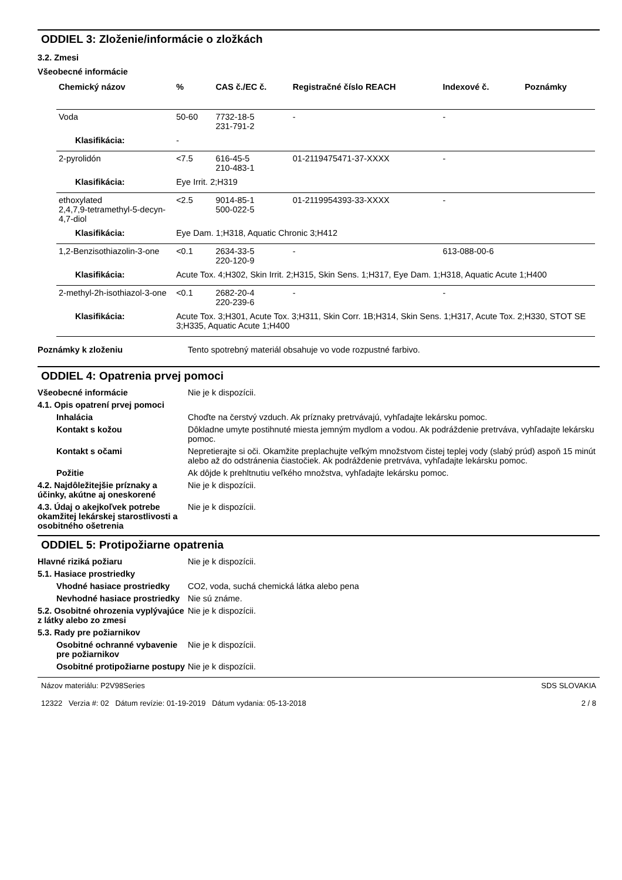ODDIEL 3: Zloženie/informácie o zložkách
3.2. Zmesi
Všeobecné informácie
| Chemický názov | % | CAS č./EC č. | Registračné číslo REACH | Indexové č. | Poznámky |
| --- | --- | --- | --- | --- | --- |
| Voda | 50-60 | 7732-18-5 231-791-2 | - | - | |
| Klasifikácia: | - | | | | |
| 2-pyrolidón | <7.5 | 616-45-5 210-483-1 | 01-2119475471-37-XXXX | - | |
| Klasifikácia: | Eye Irrit. 2;H319 | | | | |
| ethoxylated 2,4,7,9-tetramethyl-5-decyn-4,7-diol | <2.5 | 9014-85-1 500-022-5 | 01-2119954393-33-XXXX | - | |
| Klasifikácia: | Eye Dam. 1;H318, Aquatic Chronic 3;H412 | | | | |
| 1,2-Benzisothiazolin-3-one | <0.1 | 2634-33-5 220-120-9 | - | 613-088-00-6 | |
| Klasifikácia: | Acute Tox. 4;H302, Skin Irrit. 2;H315, Skin Sens. 1;H317, Eye Dam. 1;H318, Aquatic Acute 1;H400 | | | | |
| 2-methyl-2h-isothiazol-3-one | <0.1 | 2682-20-4 220-239-6 | - | - | |
| Klasifikácia: | Acute Tox. 3;H301, Acute Tox. 3;H311, Skin Corr. 1B;H314, Skin Sens. 1;H317, Acute Tox. 2;H330, STOT SE 3;H335, Aquatic Acute 1;H400 | | | | |
Poznámky k zloženiu Tento spotrebný materiál obsahuje vo vode rozpustné farbivo.
ODDIEL 4: Opatrenia prvej pomoci
Všeobecné informácie Nie je k dispozícii.
4.1. Opis opatrení prvej pomoci
Inhalácia Choďte na čerstvý vzduch. Ak príznaky pretrvávajú, vyhľadajte lekársku pomoc.
Kontakt s kožou Dôkladne umyte postihnuté miesta jemným mydlom a vodou. Ak podráždenie pretrváva, vyhľadajte lekársku pomoc.
Kontakt s očami Nepretierajte si oči. Okamžite preplachujte veľkým množstvom čistej teplej vody (slabý prúd) aspoň 15 minút alebo až do odstránenia čiastočiek. Ak podráždenie pretrváva, vyhľadajte lekársku pomoc.
Požitie Ak dôjde k prehltnutiu veľkého množstva, vyhľadajte lekársku pomoc.
4.2. Najdôležitejšie príznaky a účinky, akútne aj oneskorené
Nie je k dispozícii.
4.3. Údaj o akejkoľvek potrebe okamžitej lekárskej starostlivosti a osobitného ošetrenia
Nie je k dispozícii.
ODDIEL 5: Protipožiarne opatrenia
Hlavné riziká požiaru Nie je k dispozícii.
5.1. Hasiace prostriedky
Vhodné hasiace prostriedky
CO2, voda, suchá chemická látka alebo pena
Nevhodné hasiace prostriedky
Nie sú známe.
5.2. Osobitné ohrozenia vyplývajúce z látky alebo zo zmesi
Nie je k dispozícii.
5.3. Rady pre požiarnikov
Osobitné ochranné vybavenie pre požiarnikov
Nie je k dispozícii.
Osobitné protipožiarne postupy
Nie je k dispozícii.
Názov materiálu: P2V98Series
12322 Verzia #: 02 Dátum revízie: 01-19-2019 Dátum vydania: 05-13-2018
SDS SLOVAKIA
2 / 8